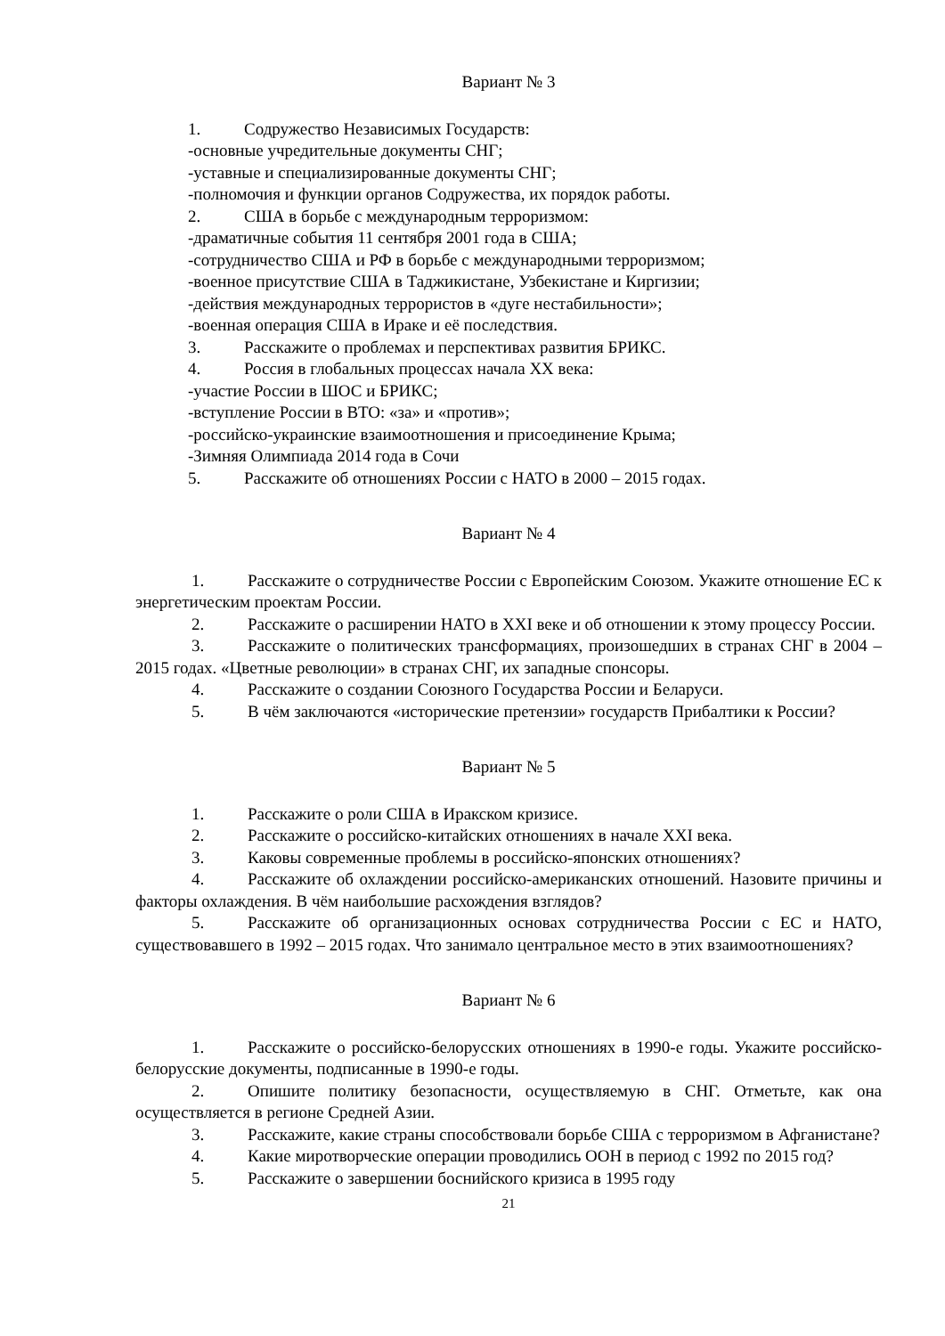Вариант № 3
1. Содружество Независимых Государств:
-основные учредительные документы СНГ;
-уставные и специализированные документы СНГ;
-полномочия и функции органов Содружества, их порядок работы.
2. США в борьбе с международным терроризмом:
-драматичные события 11 сентября 2001 года в США;
-сотрудничество США и РФ в борьбе с международными терроризмом;
-военное присутствие США в Таджикистане, Узбекистане и Киргизии;
-действия международных террористов в «дуге нестабильности»;
-военная операция США в Ираке и её последствия.
3. Расскажите о проблемах и перспективах развития БРИКС.
4. Россия в глобальных процессах начала XX века:
-участие России в ШОС и БРИКС;
-вступление России в ВТО: «за» и «против»;
-российско-украинские взаимоотношения и присоединение Крыма;
-Зимняя Олимпиада 2014 года в Сочи
5. Расскажите об отношениях России с НАТО в 2000 – 2015 годах.
Вариант № 4
1. Расскажите о сотрудничестве России с Европейским Союзом. Укажите отношение ЕС к энергетическим проектам России.
2. Расскажите о расширении НАТО в XXI веке и об отношении к этому процессу России.
3. Расскажите о политических трансформациях, произошедших в странах СНГ в 2004 – 2015 годах. «Цветные революции» в странах СНГ, их западные спонсоры.
4. Расскажите о создании Союзного Государства России и Беларуси.
5. В чём заключаются «исторические претензии» государств Прибалтики к России?
Вариант № 5
1. Расскажите о роли США в Иракском кризисе.
2. Расскажите о российско-китайских отношениях в начале XXI века.
3. Каковы современные проблемы в российско-японских отношениях?
4. Расскажите об охлаждении российско-американских отношений. Назовите причины и факторы охлаждения. В чём наибольшие расхождения взглядов?
5. Расскажите об организационных основах сотрудничества России с ЕС и НАТО, существовавшего в 1992 – 2015 годах. Что занимало центральное место в этих взаимоотношениях?
Вариант № 6
1. Расскажите о российско-белорусских отношениях в 1990-е годы. Укажите российско-белорусские документы, подписанные в 1990-е годы.
2. Опишите политику безопасности, осуществляемую в СНГ. Отметьте, как она осуществляется в регионе Средней Азии.
3. Расскажите, какие страны способствовали борьбе США с терроризмом в Афганистане?
4. Какие миротворческие операции проводились ООН в период с 1992 по 2015 год?
5. Расскажите о завершении боснийского кризиса в 1995 году
21